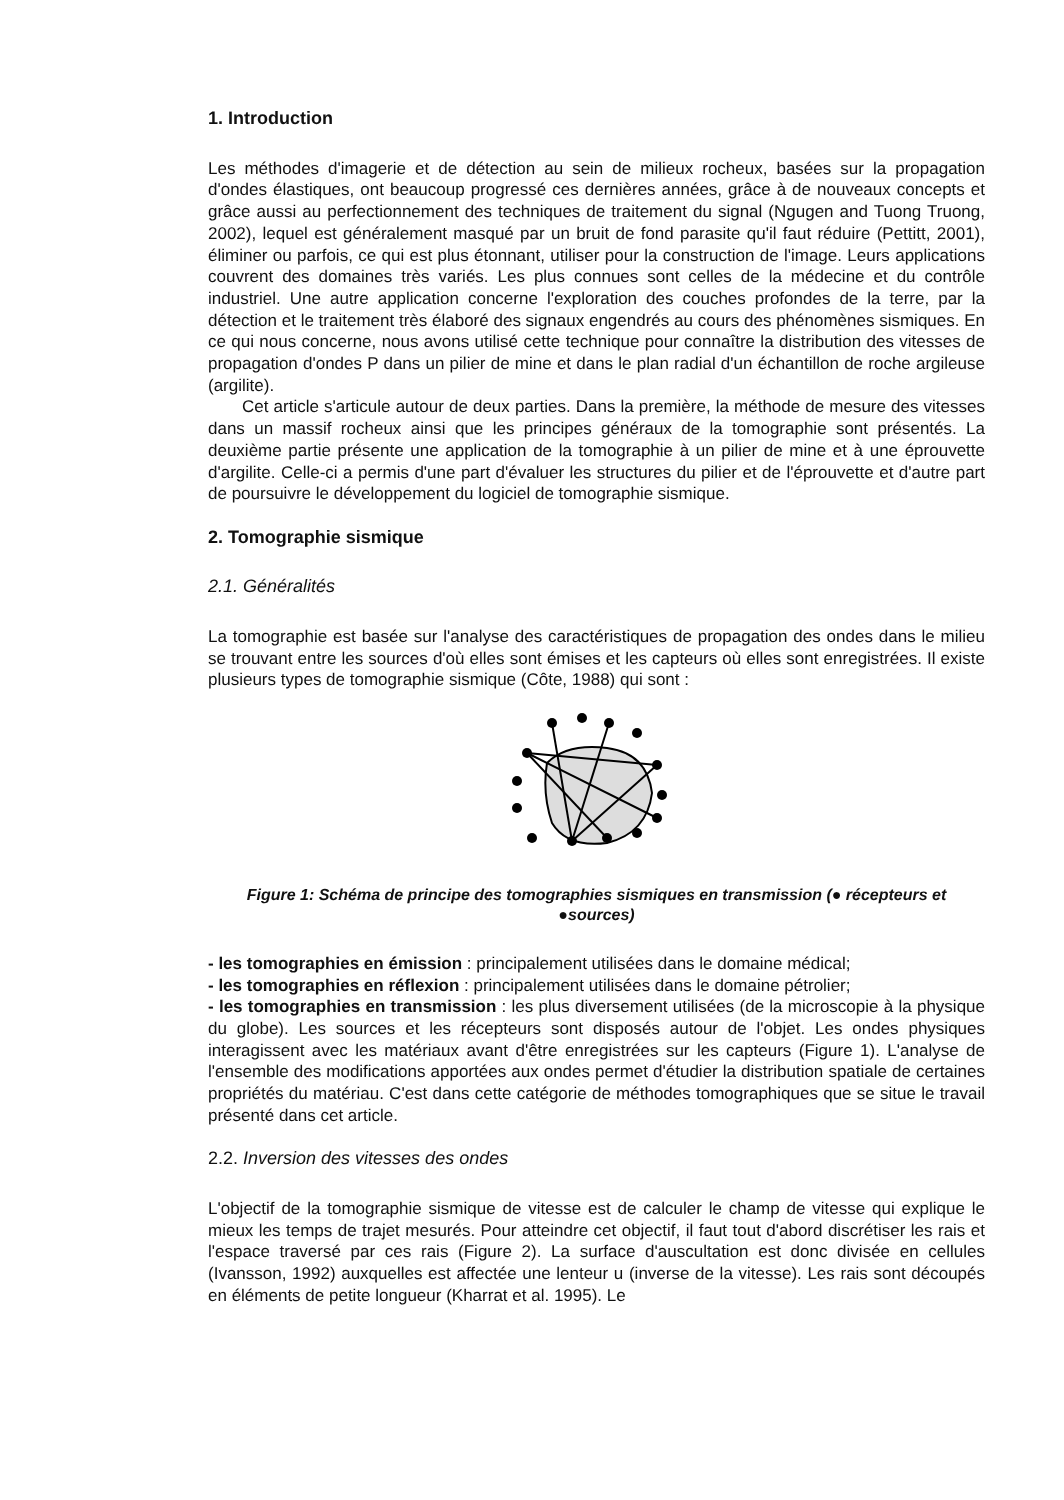1. Introduction
Les méthodes d'imagerie et de détection au sein de milieux rocheux, basées sur la propagation d'ondes élastiques, ont beaucoup progressé ces dernières années, grâce à de nouveaux concepts et grâce aussi au perfectionnement des techniques de traitement du signal (Ngugen and Tuong Truong, 2002), lequel est généralement masqué par un bruit de fond parasite qu'il faut réduire (Pettitt, 2001), éliminer ou parfois, ce qui est plus étonnant, utiliser pour la construction de l'image. Leurs applications couvrent des domaines très variés. Les plus connues sont celles de la médecine et du contrôle industriel. Une autre application concerne l'exploration des couches profondes de la terre, par la détection et le traitement très élaboré des signaux engendrés au cours des phénomènes sismiques. En ce qui nous concerne, nous avons utilisé cette technique pour connaître la distribution des vitesses de propagation d'ondes P dans un pilier de mine et dans le plan radial d'un échantillon de roche argileuse (argilite).
Cet article s'articule autour de deux parties. Dans la première, la méthode de mesure des vitesses dans un massif rocheux ainsi que les principes généraux de la tomographie sont présentés. La deuxième partie présente une application de la tomographie à un pilier de mine et à une éprouvette d'argilite. Celle-ci a permis d'une part d'évaluer les structures du pilier et de l'éprouvette et d'autre part de poursuivre le développement du logiciel de tomographie sismique.
2. Tomographie sismique
2.1. Généralités
La tomographie est basée sur l'analyse des caractéristiques de propagation des ondes dans le milieu se trouvant entre les sources d'où elles sont émises et les capteurs où elles sont enregistrées. Il existe plusieurs types de tomographie sismique (Côte, 1988) qui sont :
Figure 1: Schéma de principe des tomographies sismiques en transmission (● récepteurs et ●sources)
- les tomographies en émission : principalement utilisées dans le domaine médical;
- les tomographies en réflexion : principalement utilisées dans le domaine pétrolier;
- les tomographies en transmission : les plus diversement utilisées (de la microscopie à la physique du globe). Les sources et les récepteurs sont disposés autour de l'objet. Les ondes physiques interagissent avec les matériaux avant d'être enregistrées sur les capteurs (Figure 1). L'analyse de l'ensemble des modifications apportées aux ondes permet d'étudier la distribution spatiale de certaines propriétés du matériau. C'est dans cette catégorie de méthodes tomographiques que se situe le travail présenté dans cet article.
2.2. Inversion des vitesses des ondes
L'objectif de la tomographie sismique de vitesse est de calculer le champ de vitesse qui explique le mieux les temps de trajet mesurés. Pour atteindre cet objectif, il faut tout d'abord discrétiser les rais et l'espace traversé par ces rais (Figure 2). La surface d'auscultation est donc divisée en cellules (Ivansson, 1992) auxquelles est affectée une lenteur u (inverse de la vitesse). Les rais sont découpés en éléments de petite longueur (Kharrat et al. 1995). Le